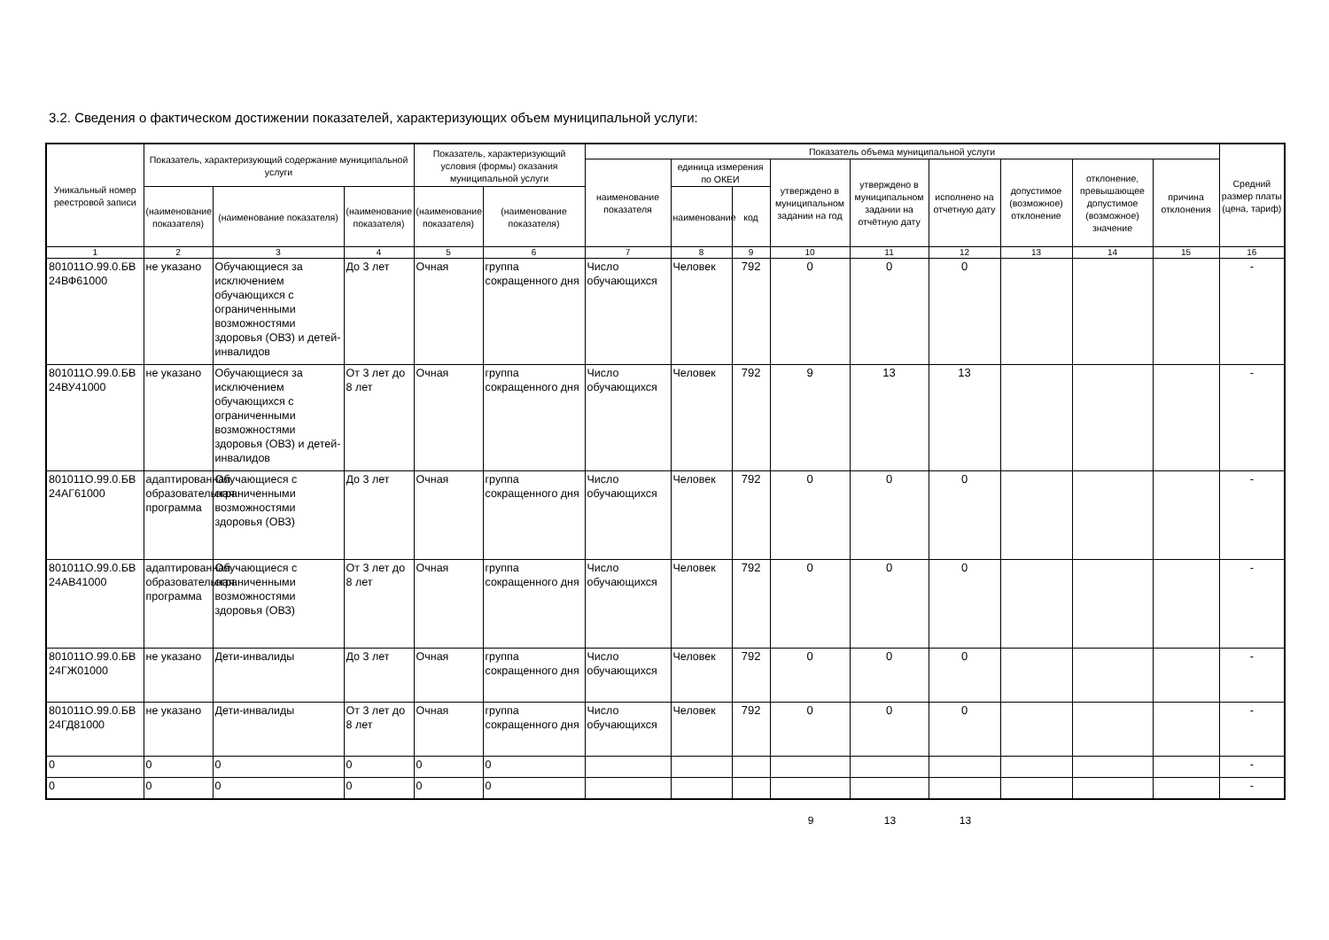3.2. Сведения о фактическом достижении показателей, характеризующих объем муниципальной услуги:
| Уникальный номер реестровой записи | Показатель, характеризующий содержание муниципальной услуги | | | Показатель, характеризующий условия (формы) оказания муниципальной услуги | | Показатель объема муниципальной услуги | | | | | | | | | Средний размер платы (цена, тариф) |
| --- | --- | --- | --- | --- | --- | --- | --- | --- | --- | --- | --- | --- | --- | --- | --- |
| | | | | | | наименование показателя | единица измерения по ОКЕИ | | утверждено в муниципальном задании на год | утверждено в муниципальном задании на отчётную дату | исполнено на отчетную дату | допустимое (возможное) отклонение | отклонение, превышающее допустимое (возможное) значение | причина отклонения | |
| | (наименование показателя) | (наименование показателя) | (наименование показателя) | (наименование показателя) | (наименование показателя) | | наименование | код | | | | | | | |
| 1 | 2 | 3 | 4 | 5 | 6 | 7 | 8 | 9 | 10 | 11 | 12 | 13 | 14 | 15 | 16 |
| 801011О.99.0.БВ 24ВФ61000 | не указано | Обучающиеся за исключением обучающихся с ограниченными возможностями здоровья (ОВЗ) и детей-инвалидов | До 3 лет | Очная | группа сокращенного дня | Число обучающихся | Человек | 792 | 0 | 0 | 0 | | | | - |
| 801011О.99.0.БВ 24ВУ41000 | не указано | Обучающиеся за исключением обучающихся с ограниченными возможностями здоровья (ОВЗ) и детей-инвалидов | От 3 лет до 8 лет | Очная | группа сокращенного дня | Число обучающихся | Человек | 792 | 9 | 13 | 13 | | | | - |
| 801011О.99.0.БВ 24АГ61000 | адаптированная образовательная программа | Обучающиеся с ограниченными возможностями здоровья (ОВЗ) | До 3 лет | Очная | группа сокращенного дня | Число обучающихся | Человек | 792 | 0 | 0 | 0 | | | | - |
| 801011О.99.0.БВ 24АВ41000 | адаптированная образовательная программа | Обучающиеся с ограниченными возможностями здоровья (ОВЗ) | От 3 лет до 8 лет | Очная | группа сокращенного дня | Число обучающихся | Человек | 792 | 0 | 0 | 0 | | | | - |
| 801011О.99.0.БВ 24ГЖ01000 | не указано | Дети-инвалиды | До 3 лет | Очная | группа сокращенного дня | Число обучающихся | Человек | 792 | 0 | 0 | 0 | | | | - |
| 801011О.99.0.БВ 24ГД81000 | не указано | Дети-инвалиды | От 3 лет до 8 лет | Очная | группа сокращенного дня | Число обучающихся | Человек | 792 | 0 | 0 | 0 | | | | - |
| 0 | 0 | 0 | 0 | 0 | 0 | | | | | | | | | | - |
| 0 | 0 | 0 | 0 | 0 | 0 | | | | | | | | | | - |
9 13 13